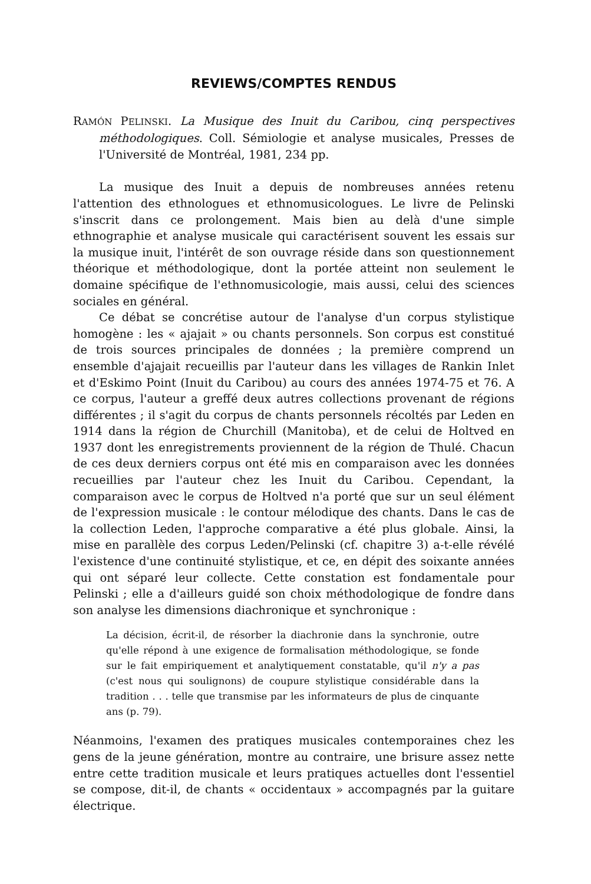REVIEWS/COMPTES RENDUS
RAMÓN PELINSKI. La Musique des Inuit du Caribou, cinq perspectives méthodologiques. Coll. Sémiologie et analyse musicales, Presses de l'Université de Montréal, 1981, 234 pp.
La musique des Inuit a depuis de nombreuses années retenu l'attention des ethnologues et ethnomusicologues. Le livre de Pelinski s'inscrit dans ce prolongement. Mais bien au delà d'une simple ethnographie et analyse musicale qui caractérisent souvent les essais sur la musique inuit, l'intérêt de son ouvrage réside dans son questionnement théorique et méthodologique, dont la portée atteint non seulement le domaine spécifique de l'ethnomusicologie, mais aussi, celui des sciences sociales en général.
Ce débat se concrétise autour de l'analyse d'un corpus stylistique homogène : les « ajajait » ou chants personnels. Son corpus est constitué de trois sources principales de données ; la première comprend un ensemble d'ajajait recueillis par l'auteur dans les villages de Rankin Inlet et d'Eskimo Point (Inuit du Caribou) au cours des années 1974-75 et 76. A ce corpus, l'auteur a greffé deux autres collections provenant de régions différentes ; il s'agit du corpus de chants personnels récoltés par Leden en 1914 dans la région de Churchill (Manitoba), et de celui de Holtved en 1937 dont les enregistrements proviennent de la région de Thulé. Chacun de ces deux derniers corpus ont été mis en comparaison avec les données recueillies par l'auteur chez les Inuit du Caribou. Cependant, la comparaison avec le corpus de Holtved n'a porté que sur un seul élément de l'expression musicale : le contour mélodique des chants. Dans le cas de la collection Leden, l'approche comparative a été plus globale. Ainsi, la mise en parallèle des corpus Leden/Pelinski (cf. chapitre 3) a-t-elle révélé l'existence d'une continuité stylistique, et ce, en dépit des soixante années qui ont séparé leur collecte. Cette constation est fondamentale pour Pelinski ; elle a d'ailleurs guidé son choix méthodologique de fondre dans son analyse les dimensions diachronique et synchronique :
La décision, écrit-il, de résorber la diachronie dans la synchronie, outre qu'elle répond à une exigence de formalisation méthodologique, se fonde sur le fait empiriquement et analytiquement constatable, qu'il n'y a pas (c'est nous qui soulignons) de coupure stylistique considérable dans la tradition . . . telle que transmise par les informateurs de plus de cinquante ans (p. 79).
Néanmoins, l'examen des pratiques musicales contemporaines chez les gens de la jeune génération, montre au contraire, une brisure assez nette entre cette tradition musicale et leurs pratiques actuelles dont l'essentiel se compose, dit-il, de chants « occidentaux » accompagnés par la guitare électrique.